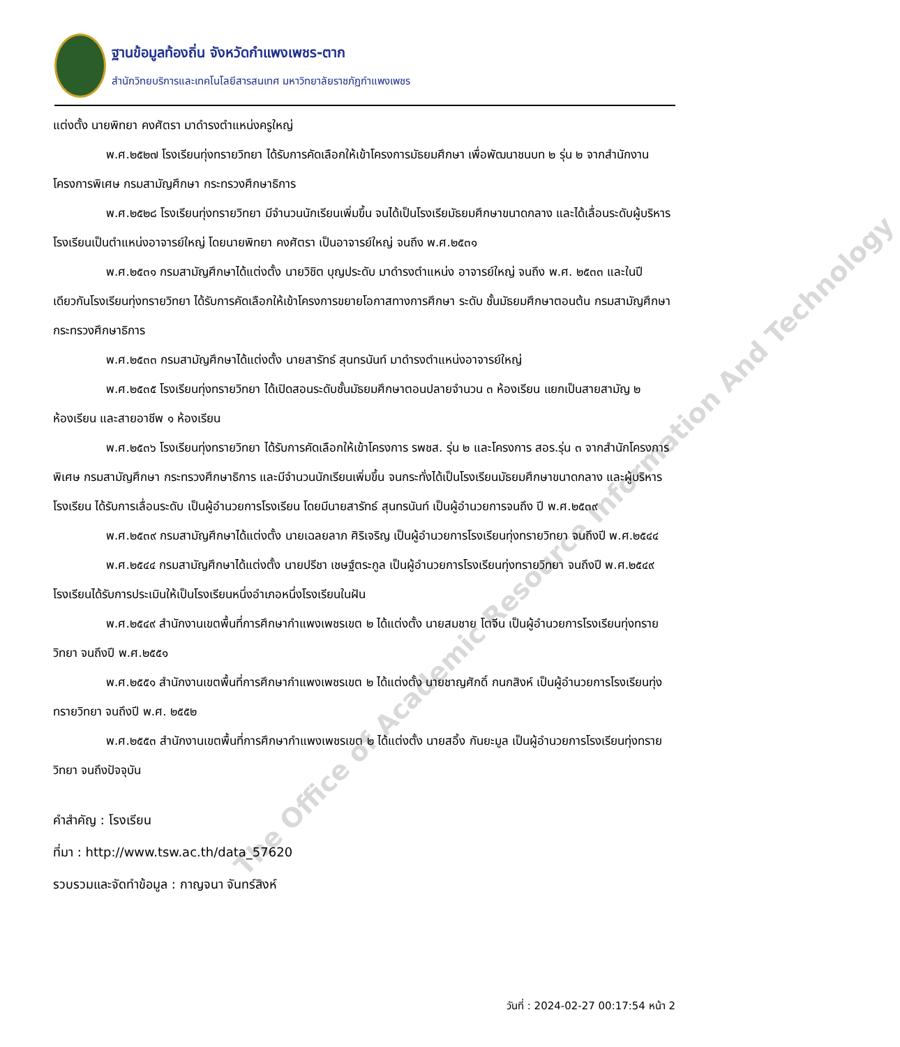ฐานข้อมูลท้องถิ่น จังหวัดกำแพงเพชร-ตาก
สำนักวิทยบริการและเทคโนโลยีสารสนเทศ มหาวิทยาลัยราชภัฏกำแพงเพชร
แต่งตั้ง นายพิทยา คงศัตรา มาดำรงตำแหน่งครูใหญ่
พ.ศ.๒๕๒๗ โรงเรียนทุ่งทรายวิทยา ได้รับการคัดเลือกให้เข้าโครงการมัธยมศึกษา เพื่อพัฒนาชนบท ๒ รุ่น ๒ จากสำนักงานโครงการพิเศษ กรมสามัญศึกษา กระทรวงศึกษาธิการ
พ.ศ.๒๕๒๘ โรงเรียนทุ่งทรายวิทยา มีจำนวนนักเรียนเพิ่มขึ้น จนได้เป็นโรงเรียมัธยมศึกษาขนาดกลาง และได้เลื่อนระดับผู้บริหารโรงเรียนเป็นตำแหน่งอาจารย์ใหญ่ โดยนายพิทยา คงศัตรา เป็นอาจารย์ใหญ่ จนถึง พ.ศ.๒๕๓๑
พ.ศ.๒๕๓๑ กรมสามัญศึกษาได้แต่งตั้ง นายวิชิต บุญประดับ มาดำรงตำแหน่ง อาจารย์ใหญ่ จนถึง พ.ศ. ๒๕๓๓ และในปีเดียวกันโรงเรียนทุ่งทรายวิทยา ได้รับการคัดเลือกให้เข้าโครงการขยายโอกาสทางการศึกษา ระดับ ชั้นมัธยมศึกษาตอนต้น กรมสามัญศึกษา กระทรวงศึกษาธิการ
พ.ศ.๒๕๓๓ กรมสามัญศึกษาได้แต่งตั้ง นายสารัทธ์ สุนทรนันท์ มาดำรงตำแหน่งอาจารย์ใหญ่
พ.ศ.๒๕๓๕ โรงเรียนทุ่งทรายวิทยา ได้เปิดสอนระดับชั้นมัธยมศึกษาตอนปลายจำนวน ๓ ห้องเรียน แยกเป็นสายสามัญ ๒ ห้องเรียน และสายอาชีพ ๑ ห้องเรียน
พ.ศ.๒๕๓๖ โรงเรียนทุ่งทรายวิทยา ได้รับการคัดเลือกให้เข้าโครงการ รพชส. รุ่น ๒ และโครงการ สอร.รุ่น ๓ จากสำนักโครงการพิเศษ กรมสามัญศึกษา กระทรวงศึกษาธิการ และมีจำนวนนักเรียนเพิ่มขึ้น จนกระทั่งได้เป็นโรงเรียนมัธยมศึกษาขนาดกลาง และผู้บริหารโรงเรียน ได้รับการเลื่อนระดับ เป็นผู้อำนวยการโรงเรียน โดยมีนายสารัทธ์ สุนทรนันท์ เป็นผู้อำนวยการจนถึง ปี พ.ศ.๒๕๓๙
พ.ศ.๒๕๓๙ กรมสามัญศึกษาได้แต่งตั้ง นายเฉลยลาภ ศิริเจริญ เป็นผู้อำนวยการโรงเรียนทุ่งทรายวิทยา จนถึงปี พ.ศ.๒๕๔๔
พ.ศ.๒๕๔๔ กรมสามัญศึกษาได้แต่งตั้ง นายปรีชา เชษฐ์ตระกูล เป็นผู้อำนวยการโรงเรียนทุ่งทรายวิทยา จนถึงปี พ.ศ.๒๕๔๙ โรงเรียนได้รับการประเมินให้เป็นโรงเรียนหนึ่งอำเภอหนึ่งโรงเรียนในฝัน
พ.ศ.๒๕๔๙ สำนักงานเขตพื้นที่การศึกษากำแพงเพชรเขต ๒ ได้แต่งตั้ง นายสมชาย โตจีน เป็นผู้อำนวยการโรงเรียนทุ่งทรายวิทยา จนถึงปี พ.ศ.๒๕๕๑
พ.ศ.๒๕๕๑ สำนักงานเขตพื้นที่การศึกษากำแพงเพชรเขต ๒ ได้แต่งตั้ง นายชาญศักดิ์ กนกสิงห์ เป็นผู้อำนวยการโรงเรียนทุ่งทรายวิทยา จนถึงปี พ.ศ. ๒๕๕๒
พ.ศ.๒๕๕๓ สำนักงานเขตพื้นที่การศึกษากำแพงเพชรเขต ๒ ได้แต่งตั้ง นายสอิ้ง กันยะมูล เป็นผู้อำนวยการโรงเรียนทุ่งทรายวิทยา จนถึงปัจจุบัน
คำสำคัญ : โรงเรียน
ที่มา : http://www.tsw.ac.th/data_57620
รวบรวมและจัดทำข้อมูล : กาญจนา จันทร์สิงห์
วันที่ : 2024-02-27 00:17:54 หน้า 2
The Office of Academic Resource Information And Technology